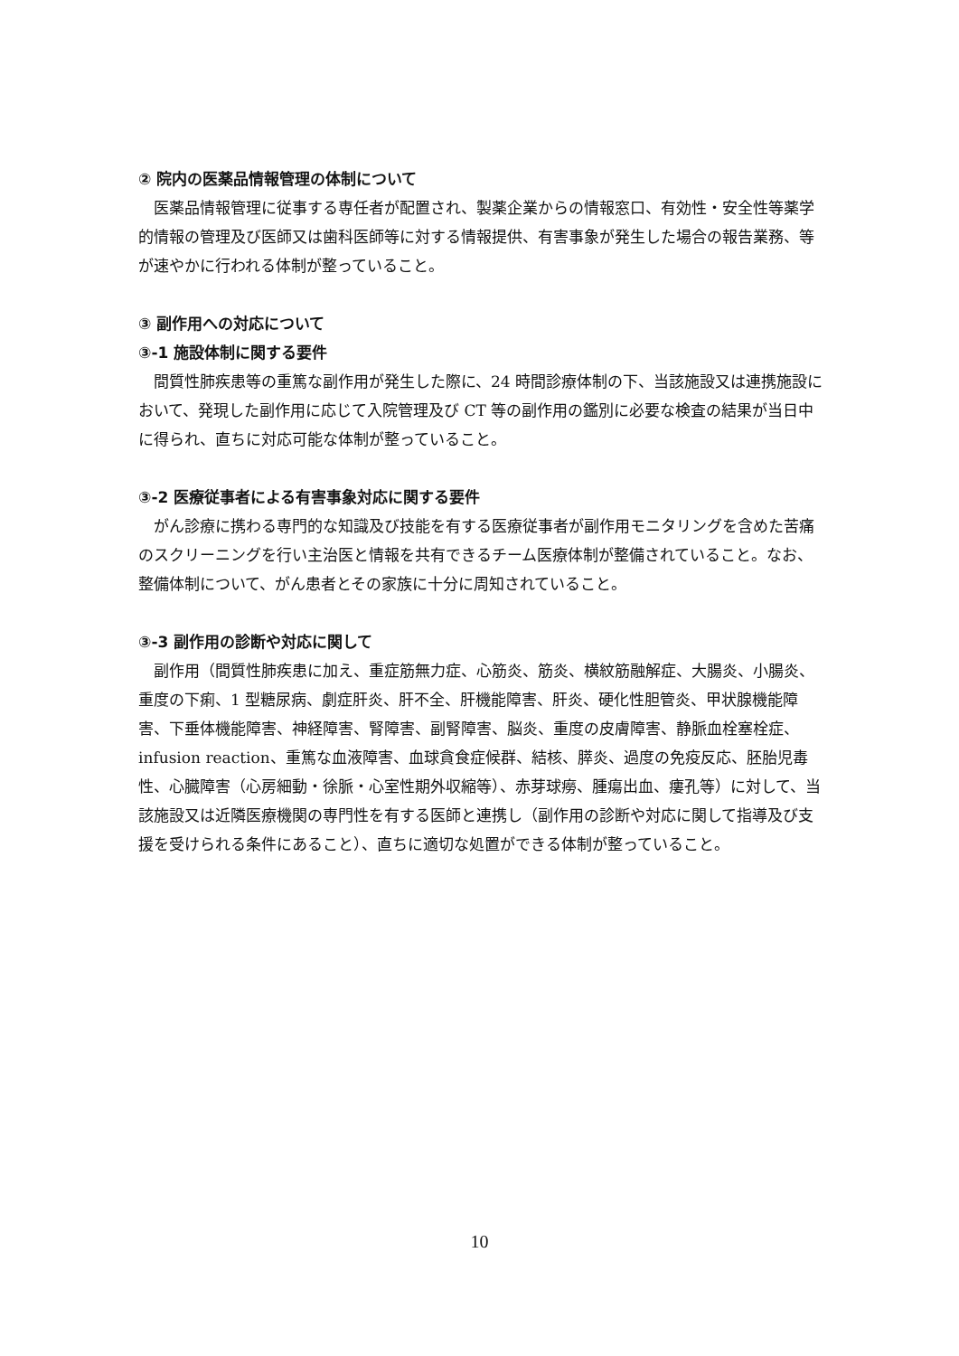② 院内の医薬品情報管理の体制について
医薬品情報管理に従事する専任者が配置され、製薬企業からの情報窓口、有効性・安全性等薬学的情報の管理及び医師又は歯科医師等に対する情報提供、有害事象が発生した場合の報告業務、等が速やかに行われる体制が整っていること。
③ 副作用への対応について
③-1 施設体制に関する要件
間質性肺疾患等の重篤な副作用が発生した際に、24 時間診療体制の下、当該施設又は連携施設において、発現した副作用に応じて入院管理及び CT 等の副作用の鑑別に必要な検査の結果が当日中に得られ、直ちに対応可能な体制が整っていること。
③-2 医療従事者による有害事象対応に関する要件
がん診療に携わる専門的な知識及び技能を有する医療従事者が副作用モニタリングを含めた苦痛のスクリーニングを行い主治医と情報を共有できるチーム医療体制が整備されていること。なお、整備体制について、がん患者とその家族に十分に周知されていること。
③-3 副作用の診断や対応に関して
副作用（間質性肺疾患に加え、重症筋無力症、心筋炎、筋炎、横紋筋融解症、大腸炎、小腸炎、重度の下痢、1 型糖尿病、劇症肝炎、肝不全、肝機能障害、肝炎、硬化性胆管炎、甲状腺機能障害、下垂体機能障害、神経障害、腎障害、副腎障害、脳炎、重度の皮膚障害、静脈血栓塞栓症、infusion reaction、重篤な血液障害、血球貪食症候群、結核、膵炎、過度の免疫反応、胚胎児毒性、心臓障害（心房細動・徐脈・心室性期外収縮等）、赤芽球癆、腫瘍出血、瘻孔等）に対して、当該施設又は近隣医療機関の専門性を有する医師と連携し（副作用の診断や対応に関して指導及び支援を受けられる条件にあること）、直ちに適切な処置ができる体制が整っていること。
10